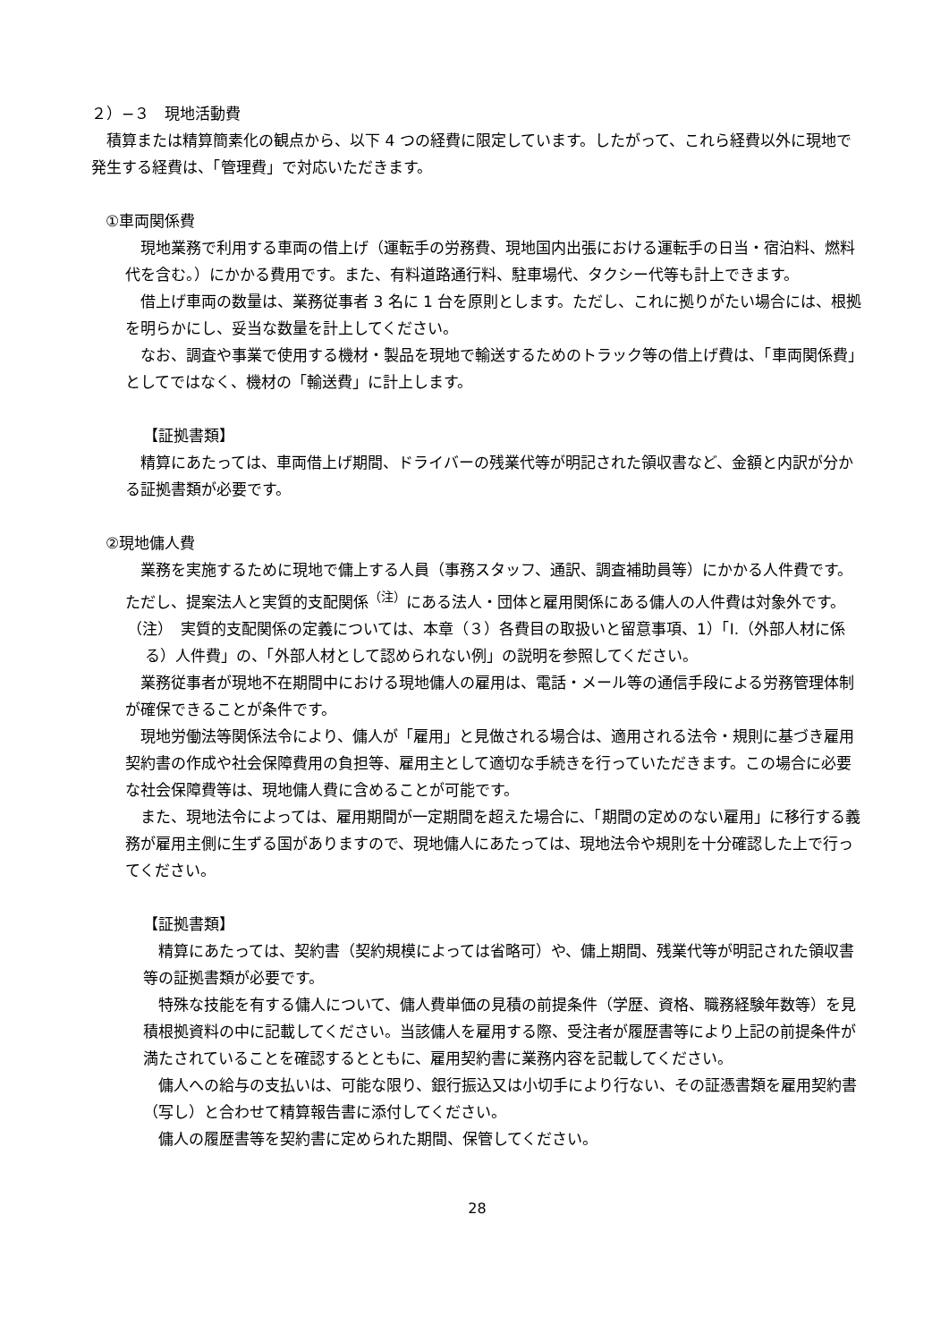２）−３　現地活動費
積算または精算簡素化の観点から、以下 4 つの経費に限定しています。したがって、これら経費以外に現地で発生する経費は、「管理費」で対応いただきます。
①車両関係費
現地業務で利用する車両の借上げ（運転手の労務費、現地国内出張における運転手の日当・宿泊料、燃料代を含む。）にかかる費用です。また、有料道路通行料、駐車場代、タクシー代等も計上できます。
借上げ車両の数量は、業務従事者 3 名に 1 台を原則とします。ただし、これに拠りがたい場合には、根拠を明らかにし、妥当な数量を計上してください。
なお、調査や事業で使用する機材・製品を現地で輸送するためのトラック等の借上げ費は、「車両関係費」としてではなく、機材の「輸送費」に計上します。
【証拠書類】
精算にあたっては、車両借上げ期間、ドライバーの残業代等が明記された領収書など、金額と内訳が分かる証拠書類が必要です。
②現地傭人費
業務を実施するために現地で傭上する人員（事務スタッフ、通訳、調査補助員等）にかかる人件費です。ただし、提案法人と実質的支配関係<sup>（注）</sup>にある法人・団体と雇用関係にある傭人の人件費は対象外です。
（注）　実質的支配関係の定義については、本章（３）各費目の取扱いと留意事項、1）「I.（外部人材に係る）人件費」の、「外部人材として認められない例」の説明を参照してください。
業務従事者が現地不在期間中における現地傭人の雇用は、電話・メール等の通信手段による労務管理体制が確保できることが条件です。
現地労働法等関係法令により、傭人が「雇用」と見做される場合は、適用される法令・規則に基づき雇用契約書の作成や社会保障費用の負担等、雇用主として適切な手続きを行っていただきます。この場合に必要な社会保障費等は、現地傭人費に含めることが可能です。
また、現地法令によっては、雇用期間が一定期間を超えた場合に、「期間の定めのない雇用」に移行する義務が雇用主側に生ずる国がありますので、現地傭人にあたっては、現地法令や規則を十分確認した上で行ってください。
【証拠書類】
精算にあたっては、契約書（契約規模によっては省略可）や、傭上期間、残業代等が明記された領収書等の証拠書類が必要です。
特殊な技能を有する傭人について、傭人費単価の見積の前提条件（学歴、資格、職務経験年数等）を見積根拠資料の中に記載してください。当該傭人を雇用する際、受注者が履歴書等により上記の前提条件が満たされていることを確認するとともに、雇用契約書に業務内容を記載してください。
傭人への給与の支払いは、可能な限り、銀行振込又は小切手により行ない、その証憑書類を雇用契約書（写し）と合わせて精算報告書に添付してください。
傭人の履歴書等を契約書に定められた期間、保管してください。
28